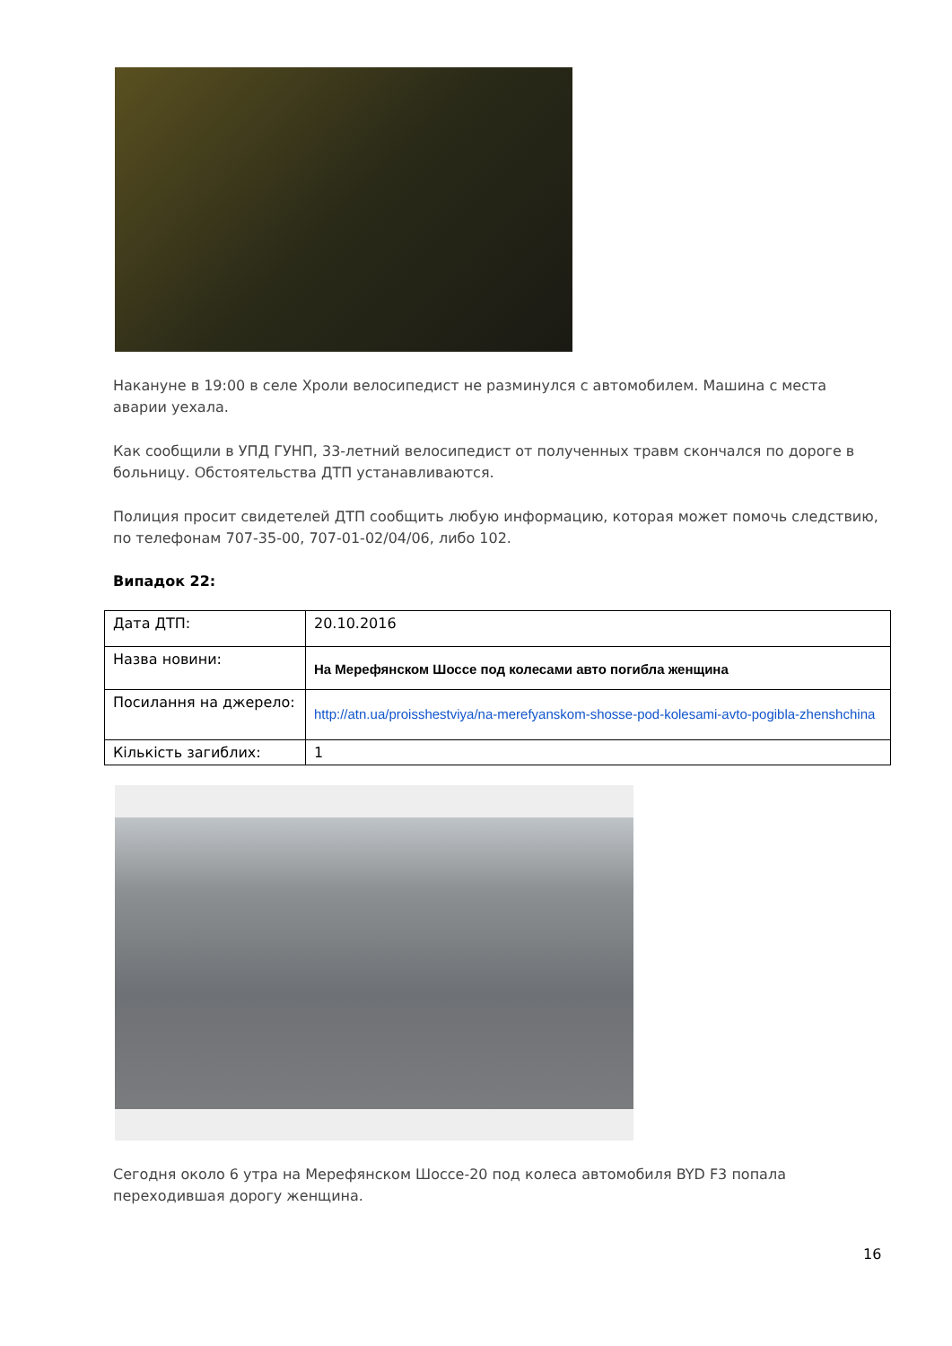Накануне в 19:00 в селе Хроли велосипедист не разминулся с автомобилем. Машина с места аварии уехала.
Как сообщили в УПД ГУНП, 33-летний велосипедист от полученных травм скончался по дороге в больницу. Обстоятельства ДТП устанавливаются.
Полиция просит свидетелей ДТП сообщить любую информацию, которая может помочь следствию, по телефонам 707-35-00, 707-01-02/04/06, либо 102.
Випадок 22:
| Дата ДТП: | 20.10.2016 |
| Назва новини: | На Мерефянском Шоссе под колесами авто погибла женщина |
| Посилання на джерело: | http://atn.ua/proisshestviya/na-merefyanskom-shosse-pod-kolesami-avto-pogibla-zhenshchina |
| Кількість загиблих: | 1 |
Сегодня около 6 утра на Мерефянском Шоссе-20 под колеса автомобиля BYD F3 попала переходившая дорогу женщина.
16